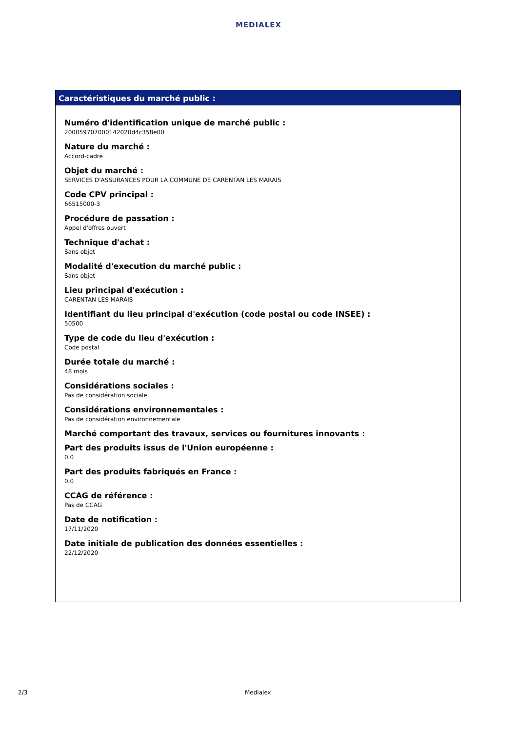MEDIALEX
Caractéristiques du marché public :
Numéro d'identification unique de marché public :
20005970700014202­0d4c358e00
Nature du marché :
Accord-cadre
Objet du marché :
SERVICES D'ASSURANCES POUR LA COMMUNE DE CARENTAN LES MARAIS
Code CPV principal :
66515000-3
Procédure de passation :
Appel d'offres ouvert
Technique d'achat :
Sans objet
Modalité d'execution du marché public :
Sans objet
Lieu principal d'exécution :
CARENTAN LES MARAIS
Identifiant du lieu principal d'exécution (code postal ou code INSEE) :
50500
Type de code du lieu d'exécution :
Code postal
Durée totale du marché :
48 mois
Considérations sociales :
Pas de considération sociale
Considérations environnementales :
Pas de considération environnementale
Marché comportant des travaux, services ou fournitures innovants :
Part des produits issus de l'Union européenne :
0.0
Part des produits fabriqués en France :
0.0
CCAG de référence :
Pas de CCAG
Date de notification :
17/11/2020
Date initiale de publication des données essentielles :
22/12/2020
2/3 Medialex